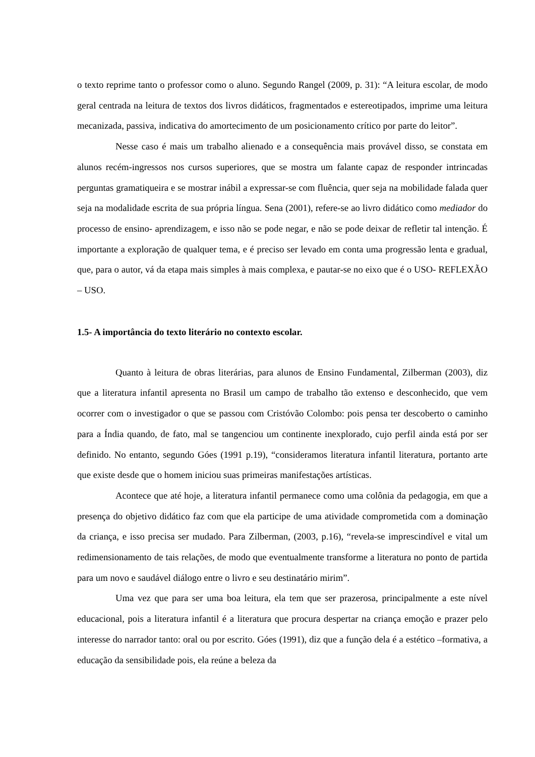o texto reprime tanto o professor como o aluno. Segundo Rangel (2009, p. 31): “A leitura escolar, de modo geral centrada na leitura de textos dos livros didáticos, fragmentados e estereotipados, imprime uma leitura mecanizada, passiva, indicativa do amortecimento de um posicionamento crítico por parte do leitor”.
Nesse caso é mais um trabalho alienado e a consequência mais provável disso, se constata em alunos recém-ingressos nos cursos superiores, que se mostra um falante capaz de responder intrincadas perguntas gramatiqueira e se mostrar inábil a expressar-se com fluência, quer seja na mobilidade falada quer seja na modalidade escrita de sua própria língua. Sena (2001), refere-se ao livro didático como mediador do processo de ensino- aprendizagem, e isso não se pode negar, e não se pode deixar de refletir tal intenção. É importante a exploração de qualquer tema, e é preciso ser levado em conta uma progressão lenta e gradual, que, para o autor, vá da etapa mais simples à mais complexa, e pautar-se no eixo que é o USO- REFLEXÃO – USO.
1.5- A importância do texto literário no contexto escolar.
Quanto à leitura de obras literárias, para alunos de Ensino Fundamental, Zilberman (2003), diz que a literatura infantil apresenta no Brasil um campo de trabalho tão extenso e desconhecido, que vem ocorrer com o investigador o que se passou com Cristóvão Colombo: pois pensa ter descoberto o caminho para a Índia quando, de fato, mal se tangenciou um continente inexplorado, cujo perfil ainda está por ser definido. No entanto, segundo Góes (1991 p.19), “consideramos literatura infantil literatura, portanto arte que existe desde que o homem iniciou suas primeiras manifestações artísticas.
Acontece que até hoje, a literatura infantil permanece como uma colônia da pedagogia, em que a presença do objetivo didático faz com que ela participe de uma atividade comprometida com a dominação da criança, e isso precisa ser mudado. Para Zilberman, (2003, p.16), “revela-se imprescindível e vital um redimensionamento de tais relações, de modo que eventualmente transforme a literatura no ponto de partida para um novo e saudável diálogo entre o livro e seu destinatário mirim”.
Uma vez que para ser uma boa leitura, ela tem que ser prazerosa, principalmente a este nível educacional, pois a literatura infantil é a literatura que procura despertar na criança emoção e prazer pelo interesse do narrador tanto: oral ou por escrito. Góes (1991), diz que a função dela é a estético –formativa, a educação da sensibilidade pois, ela reúne a beleza da